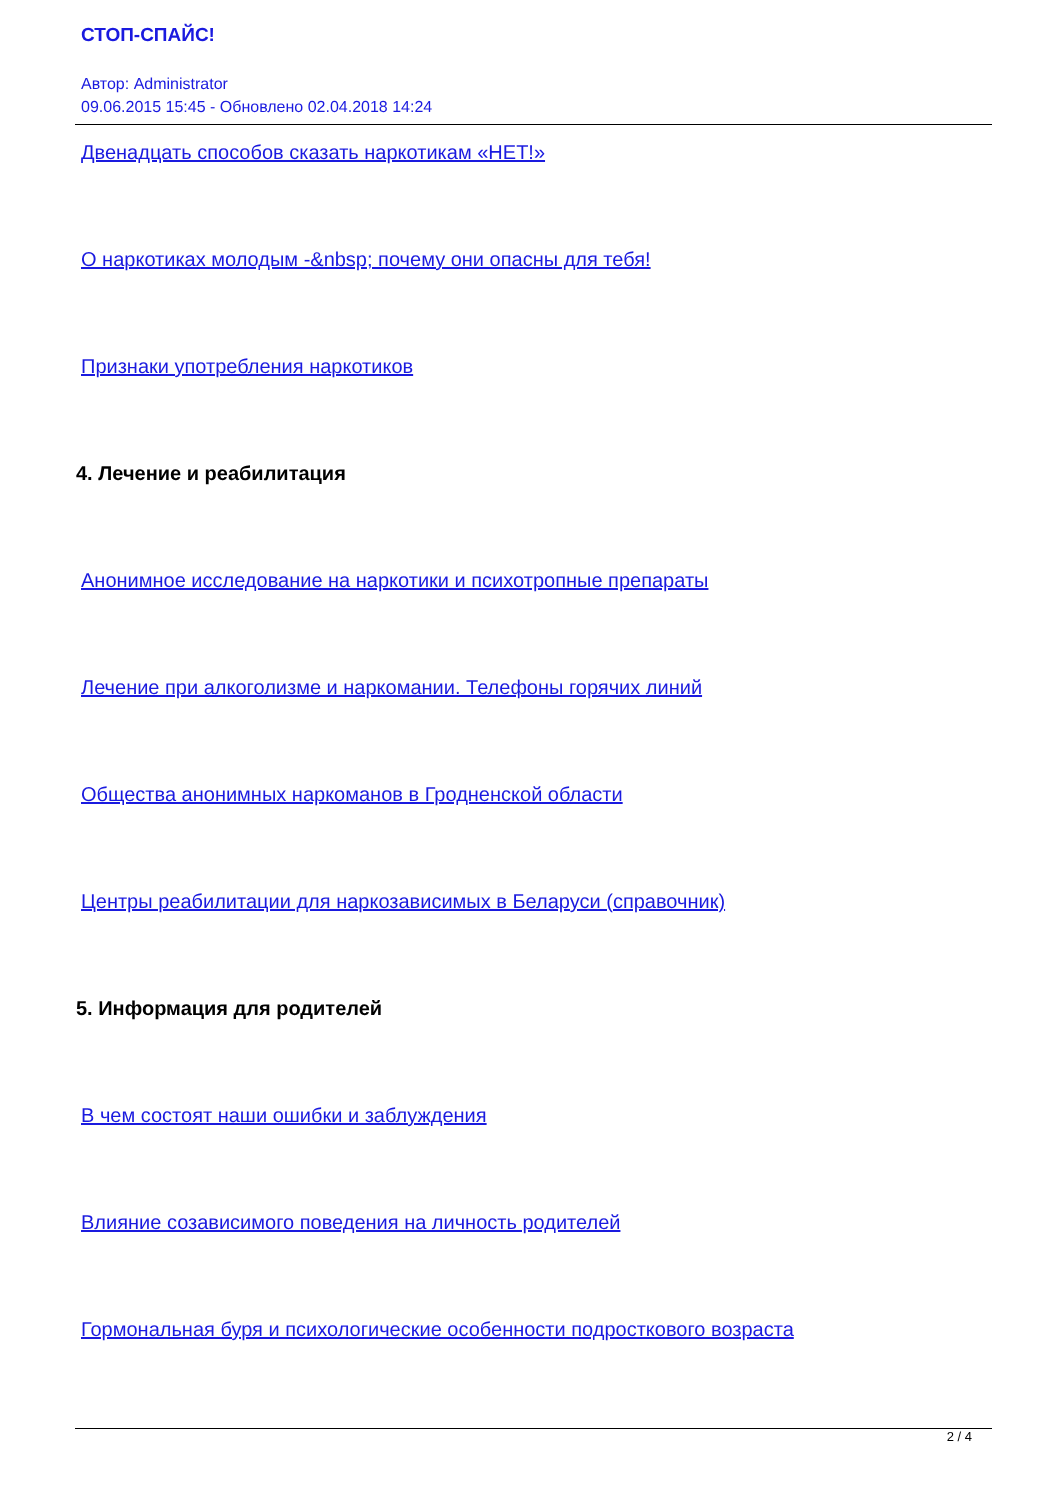СТОП-СПАЙС!
Автор: Administrator
09.06.2015 15:45 - Обновлено 02.04.2018 14:24
Двенадцать способов сказать наркотикам «НЕТ!»
О наркотиках молодым -&nbsp; почему они опасны для тебя!
Признаки употребления наркотиков
4. Лечение и реабилитация
Анонимное исследование на наркотики и психотропные препараты
Лечение при алкоголизме и наркомании. Телефоны горячих линий
Общества анонимных наркоманов в Гродненской области
Центры реабилитации для наркозависимых в Беларуси (справочник)
5. Информация для родителей
В чем состоят наши ошибки и заблуждения
Влияние созависимого поведения на личность родителей
Гормональная буря и психологические особенности подросткового возраста
2 / 4